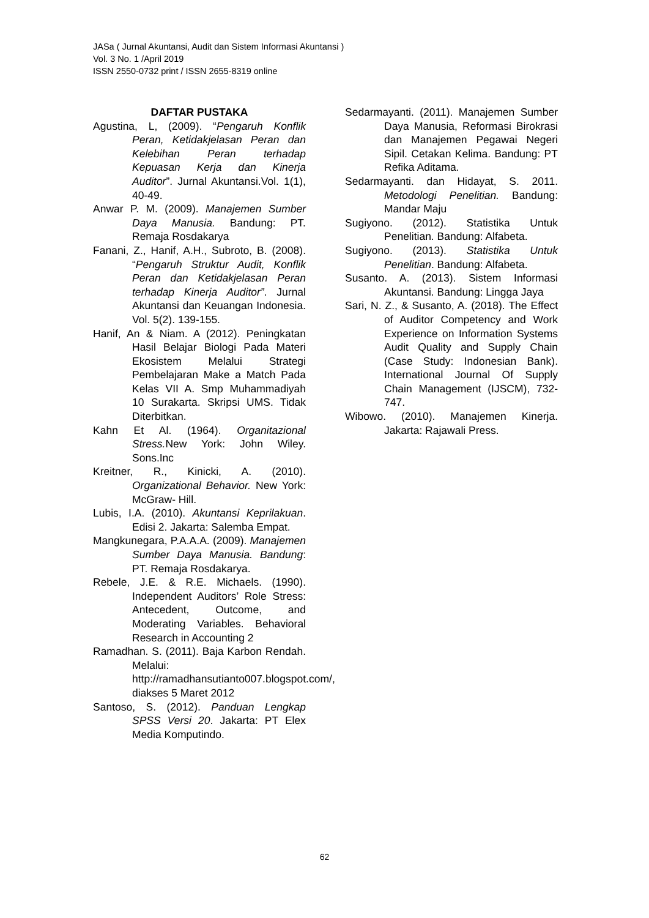JASa ( Jurnal Akuntansi, Audit dan Sistem Informasi Akuntansi )
Vol. 3 No. 1 /April 2019
ISSN 2550-0732 print / ISSN 2655-8319 online
DAFTAR PUSTAKA
Agustina, L, (2009). “Pengaruh Konflik Peran, Ketidakjelasan Peran dan Kelebihan Peran terhadap Kepuasan Kerja dan Kinerja Auditor”. Jurnal Akuntansi.Vol. 1(1), 40-49.
Anwar P. M. (2009). Manajemen Sumber Daya Manusia. Bandung: PT. Remaja Rosdakarya
Fanani, Z., Hanif, A.H., Subroto, B. (2008). “Pengaruh Struktur Audit, Konflik Peran dan Ketidakjelasan Peran terhadap Kinerja Auditor”. Jurnal Akuntansi dan Keuangan Indonesia. Vol. 5(2). 139-155.
Hanif, An & Niam. A (2012). Peningkatan Hasil Belajar Biologi Pada Materi Ekosistem Melalui Strategi Pembelajaran Make a Match Pada Kelas VII A. Smp Muhammadiyah 10 Surakarta. Skripsi UMS. Tidak Diterbitkan.
Kahn Et Al. (1964). Organitazional Stress. New York: John Wiley. Sons.Inc
Kreitner, R., Kinicki, A. (2010). Organizational Behavior. New York: McGraw- Hill.
Lubis, I.A. (2010). Akuntansi Keprilakuan. Edisi 2. Jakarta: Salemba Empat.
Mangkunegara, P.A.A.A. (2009). Manajemen Sumber Daya Manusia. Bandung: PT. Remaja Rosdakarya.
Rebele, J.E. & R.E. Michaels. (1990). Independent Auditors’ Role Stress: Antecedent, Outcome, and Moderating Variables. Behavioral Research in Accounting 2
Ramadhan. S. (2011). Baja Karbon Rendah. Melalui: http://ramadhansutianto007.blogspot.com/, diakses 5 Maret 2012
Santoso, S. (2012). Panduan Lengkap SPSS Versi 20. Jakarta: PT Elex Media Komputindo.
Sedarmayanti. (2011). Manajemen Sumber Daya Manusia, Reformasi Birokrasi dan Manajemen Pegawai Negeri Sipil. Cetakan Kelima. Bandung: PT Refika Aditama.
Sedarmayanti. dan Hidayat, S. 2011. Metodologi Penelitian. Bandung: Mandar Maju
Sugiyono. (2012). Statistika Untuk Penelitian. Bandung: Alfabeta.
Sugiyono. (2013). Statistika Untuk Penelitian. Bandung: Alfabeta.
Susanto. A. (2013). Sistem Informasi Akuntansi. Bandung: Lingga Jaya
Sari, N. Z., & Susanto, A. (2018). The Effect of Auditor Competency and Work Experience on Information Systems Audit Quality and Supply Chain (Case Study: Indonesian Bank). International Journal Of Supply Chain Management (IJSCM), 732-747.
Wibowo. (2010). Manajemen Kinerja. Jakarta: Rajawali Press.
62